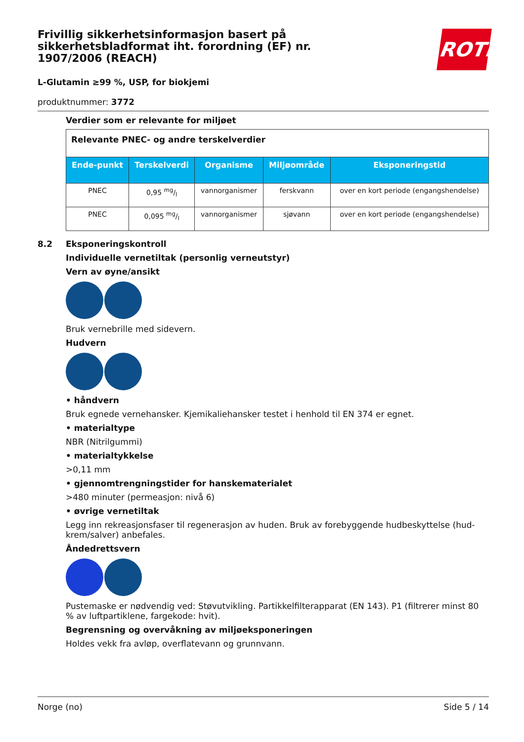ROTH
Frivillig sikkerhetsinformasjon basert på sikkerhetsbladformat iht. forordning (EF) nr. 1907/2006 (REACH)
L-Glutamin ≥99 %, USP, for biokjemi
produktnummer: 3772
Verdier som er relevante for miljøet
| Relevante PNEC- og andre terskelverdier | | | | |
| Ende-punkt | Terskelverdi | Organisme | Miljøområde | Eksponeringstid |
| PNEC | 0,95 mg/l | vannorganismer | ferskvann | over en kort periode (engangshendelse) |
| PNEC | 0,095 mg/l | vannorganismer | sjøvann | over en kort periode (engangshendelse) |
8.2 Eksponeringskontroll
Individuelle vernetiltak (personlig verneutstyr)
Vern av øyne/ansikt
Bruk vernebrille med sidevern.
Hudvern
• håndvern
Bruk egnede vernehansker. Kjemikaliehansker testet i henhold til EN 374 er egnet.
• materialtype
NBR (Nitrilgummi)
• materialtykkelse
>0,11 mm
• gjennomtrengningstider for hanskematerialet
>480 minuter (permeasjon: nivå 6)
• øvrige vernetiltak
Legg inn rekreasjonsfaser til regenerasjon av huden. Bruk av forebyggende hudbeskyttelse (hud-krem/salver) anbefales.
Åndedrettsvern
Pustemaske er nødvendig ved: Støvutvikling. Partikkelfilterapparat (EN 143). P1 (filtrerer minst 80 % av luftpartiklene, fargekode: hvit).
Begrensning og overvåkning av miljøeksponeringen
Holdes vekk fra avløp, overflatevann og grunnvann.
Norge (no) Side 5 / 14